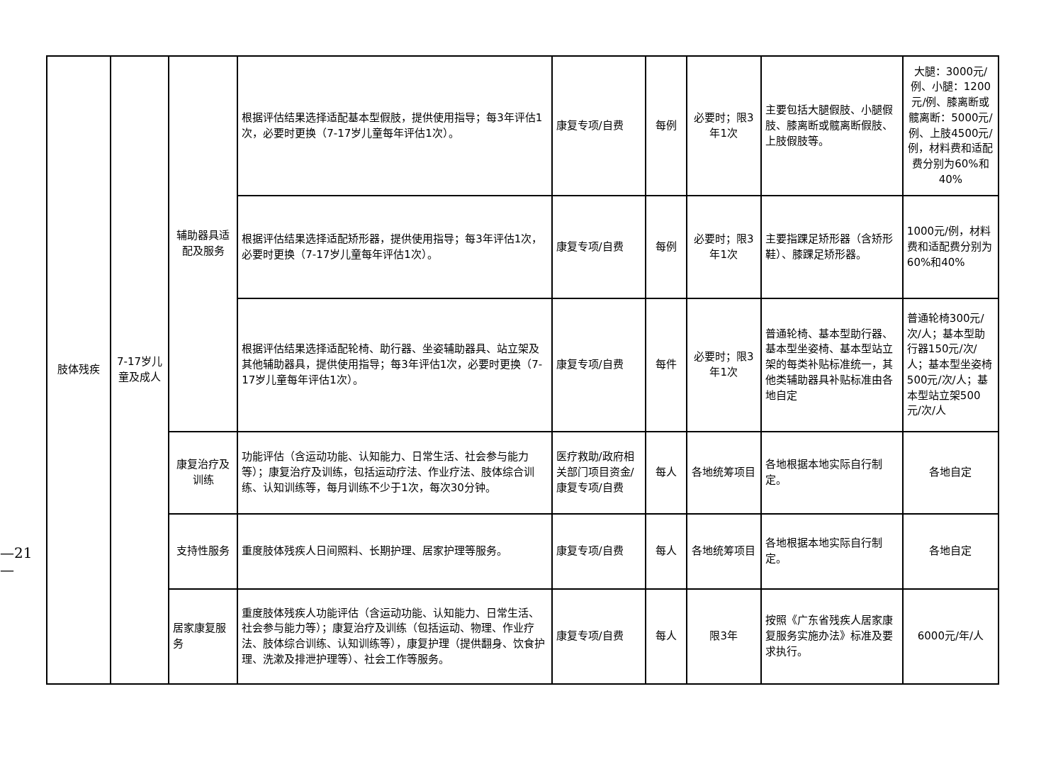—21—
| 肢体残疾 | 7-17岁儿童及成人 | 辅助器具适配及服务 | 根据评估结果选择适配基本型假肢，提供使用指导；每3年评估1次，必要时更换（7-17岁儿童每年评估1次）。 | 康复专项/自费 | 每例 | 必要时；限3年1次 | 主要包括大腿假肢、小腿假肢、膝离断或髋离断假肢、上肢假肢等。 | 大腿：3000元/例、小腿：1200元/例、膝离断或髋离断：5000元/例、上肢4500元/例，材料费和适配费分别为60%和40% |
| | | | 根据评估结果选择适配矫形器，提供使用指导；每3年评估1次，必要时更换（7-17岁儿童每年评估1次）。 | 康复专项/自费 | 每例 | 必要时；限3年1次 | 主要指踝足矫形器（含矫形鞋）、膝踝足矫形器。 | 1000元/例，材料费和适配费分别为60%和40% |
| | | | 根据评估结果选择适配轮椅、助行器、坐姿辅助器具、站立架及其他辅助器具，提供使用指导；每3年评估1次，必要时更换（7-17岁儿童每年评估1次）。 | 康复专项/自费 | 每件 | 必要时；限3年1次 | 普通轮椅、基本型助行器、基本型坐姿椅、基本型站立架的每类补贴标准统一，其他类辅助器具补贴标准由各地自定 | 普通轮椅300元/次/人；基本型助行器150元/次/人；基本型坐姿椅500元/次/人；基本型站立架500元/次/人 |
| | | 康复治疗及训练 | 功能评估（含运动功能、认知能力、日常生活、社会参与能力等）；康复治疗及训练，包括运动疗法、作业疗法、肢体综合训练、认知训练等，每月训练不少于1次，每次30分钟。 | 医疗救助/政府相关部门项目资金/康复专项/自费 | 每人 | 各地统筹项目 | 各地根据本地实际自行制定。 | 各地自定 |
| | | 支持性服务 | 重度肢体残疾人日间照料、长期护理、居家护理等服务。 | 康复专项/自费 | 每人 | 各地统筹项目 | 各地根据本地实际自行制定。 | 各地自定 |
| | | 居家康复服务 | 重度肢体残疾人功能评估（含运动功能、认知能力、日常生活、社会参与能力等）；康复治疗及训练（包括运动、物理、作业疗法、肢体综合训练、认知训练等），康复护理（提供翻身、饮食护理、洗漱及排泄护理等）、社会工作等服务。 | 康复专项/自费 | 每人 | 限3年 | 按照《广东省残疾人居家康复服务实施办法》标准及要求执行。 | 6000元/年/人 |